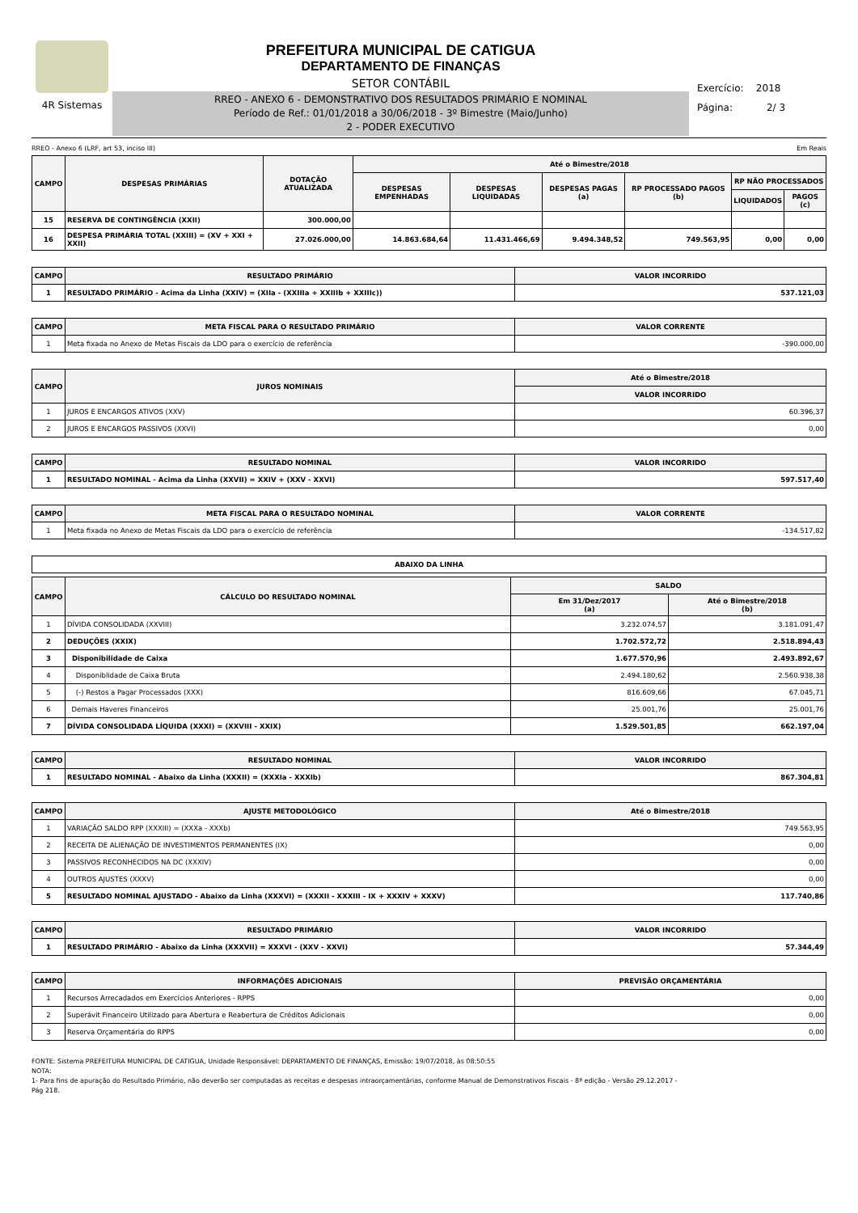4R Sistemas
PREFEITURA MUNICIPAL DE CATIGUA
DEPARTAMENTO DE FINANÇAS
SETOR CONTÁBIL
RREO - ANEXO 6 - DEMONSTRATIVO DOS RESULTADOS PRIMÁRIO E NOMINAL
Período de Ref.: 01/01/2018 a 30/06/2018 - 3º Bimestre (Maio/Junho)
2 - PODER EXECUTIVO
Exercício: 2018
Página: 2/ 3
RREO - Anexo 6 (LRF, art 53, inciso III) Em Reais
| CAMPO | DESPESAS PRIMÁRIAS | DOTAÇÃO ATUALIZADA | Até o Bimestre/2018 | | | | | |
| --- | --- | --- | --- | --- | --- | --- | --- | --- |
| | | | DESPESAS EMPENHADAS | DESPESAS LIQUIDADAS | DESPESAS PAGAS (a) | RP PROCESSADO PAGOS (b) | RP NÃO PROCESSADOS | |
| | | | | | | | LIQUIDADOS | PAGOS (c) |
| 15 | RESERVA DE CONTINGÊNCIA (XXII) | 300.000,00 | | | | | | |
| 16 | DESPESA PRIMÁRIA TOTAL (XXIII) = (XV + XXI + XXII) | 27.026.000,00 | 14.863.684,64 | 11.431.466,69 | 9.494.348,52 | 749.563,95 | 0,00 | 0,00 |
| CAMPO | RESULTADO PRIMÁRIO | VALOR INCORRIDO |
| --- | --- | --- |
| 1 | RESULTADO PRIMÁRIO - Acima da Linha (XXIV) = (XIIa - (XXIIIa + XXIIIb + XXIIIc)) | 537.121,03 |
| CAMPO | META FISCAL PARA O RESULTADO PRIMÁRIO | VALOR CORRENTE |
| --- | --- | --- |
| 1 | Meta fixada no Anexo de Metas Fiscais da LDO para o exercício de referência | -390.000,00 |
| CAMPO | JUROS NOMINAIS | Até o Bimestre/2018 |
| --- | --- | --- |
| | | VALOR INCORRIDO |
| 1 | JUROS E ENCARGOS ATIVOS (XXV) | 60.396,37 |
| 2 | JUROS E ENCARGOS PASSIVOS (XXVI) | 0,00 |
| CAMPO | RESULTADO NOMINAL | VALOR INCORRIDO |
| --- | --- | --- |
| 1 | RESULTADO NOMINAL - Acima da Linha (XXVII) = XXIV + (XXV - XXVI) | 597.517,40 |
| CAMPO | META FISCAL PARA O RESULTADO NOMINAL | VALOR CORRENTE |
| --- | --- | --- |
| 1 | Meta fixada no Anexo de Metas Fiscais da LDO para o exercício de referência | -134.517,82 |
| ABAIXO DA LINHA |
| --- |
| CAMPO | CÁLCULO DO RESULTADO NOMINAL | SALDO | |
| --- | --- | --- | --- |
| | | Em 31/Dez/2017 (a) | Até o Bimestre/2018 (b) |
| 1 | DÍVIDA CONSOLIDADA (XXVIII) | 3.232.074,57 | 3.181.091,47 |
| 2 | DEDUÇÕES (XXIX) | 1.702.572,72 | 2.518.894,43 |
| 3 | Disponibilidade de Caixa | 1.677.570,96 | 2.493.892,67 |
| 4 | Disponiblidade de Caixa Bruta | 2.494.180,62 | 2.560.938,38 |
| 5 | (-) Restos a Pagar Processados (XXX) | 816.609,66 | 67.045,71 |
| 6 | Demais Haveres Financeiros | 25.001,76 | 25.001,76 |
| 7 | DÍVIDA CONSOLIDADA LÍQUIDA (XXXI) = (XXVIII - XXIX) | 1.529.501,85 | 662.197,04 |
| CAMPO | RESULTADO NOMINAL | VALOR INCORRIDO |
| --- | --- | --- |
| 1 | RESULTADO NOMINAL - Abaixo da Linha (XXXII) = (XXXIa - XXXIb) | 867.304,81 |
| CAMPO | AJUSTE METODOLÓGICO | Até o Bimestre/2018 |
| --- | --- | --- |
| 1 | VARIAÇÃO SALDO RPP (XXXIII) = (XXXa - XXXb) | 749.563,95 |
| 2 | RECEITA DE ALIENAÇÃO DE INVESTIMENTOS PERMANENTES (IX) | 0,00 |
| 3 | PASSIVOS RECONHECIDOS NA DC (XXXIV) | 0,00 |
| 4 | OUTROS AJUSTES (XXXV) | 0,00 |
| 5 | RESULTADO NOMINAL AJUSTADO - Abaixo da Linha (XXXVI) = (XXXII - XXXIII - IX + XXXIV + XXXV) | 117.740,86 |
| CAMPO | RESULTADO PRIMÁRIO | VALOR INCORRIDO |
| --- | --- | --- |
| 1 | RESULTADO PRIMÁRIO - Abaixo da Linha (XXXVII) = XXXVI - (XXV - XXVI) | 57.344,49 |
| CAMPO | INFORMAÇÕES ADICIONAIS | PREVISÃO ORÇAMENTÁRIA |
| --- | --- | --- |
| 1 | Recursos Arrecadados em Exercícios Anteriores - RPPS | 0,00 |
| 2 | Superávit Financeiro Utilizado para Abertura e Reabertura de Créditos Adicionais | 0,00 |
| 3 | Reserva Orçamentária do RPPS | 0,00 |
FONTE: Sistema PREFEITURA MUNICIPAL DE CATIGUA, Unidade Responsável: DEPARTAMENTO DE FINANÇAS, Emissão: 19/07/2018, às 08:50:55
NOTA:
1- Para fins de apuração do Resultado Primário, não deverão ser computadas as receitas e despesas intraorçamentárias, conforme Manual de Demonstrativos Fiscais - 8ª edição - Versão 29.12.2017 -
Pág 218.